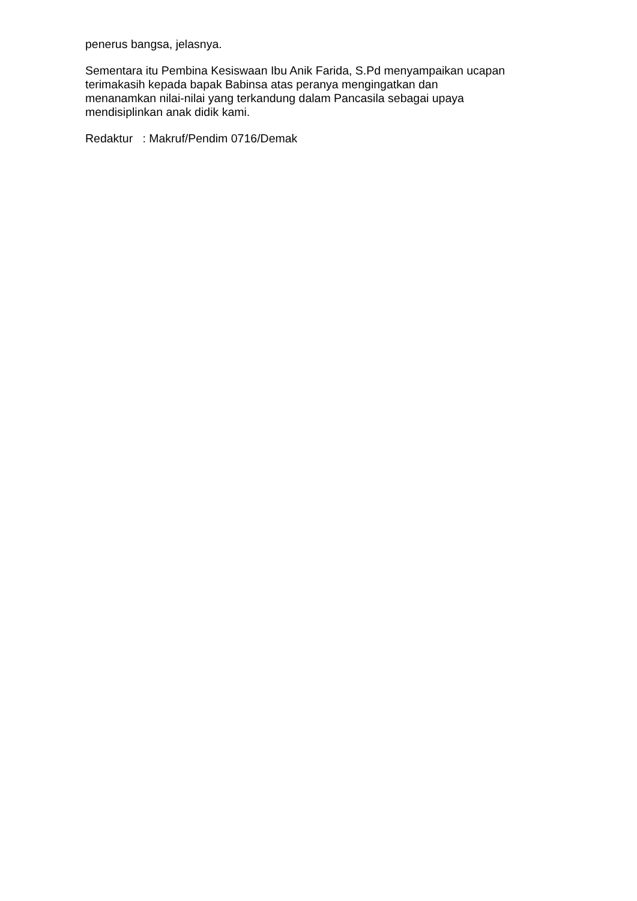penerus bangsa, jelasnya.
Sementara itu Pembina Kesiswaan Ibu Anik Farida, S.Pd menyampaikan ucapan
terimakasih kepada bapak Babinsa atas peranya mengingatkan dan
menanamkan nilai-nilai yang terkandung dalam Pancasila sebagai upaya
mendisiplinkan anak didik kami.
Redaktur : Makruf/Pendim 0716/Demak